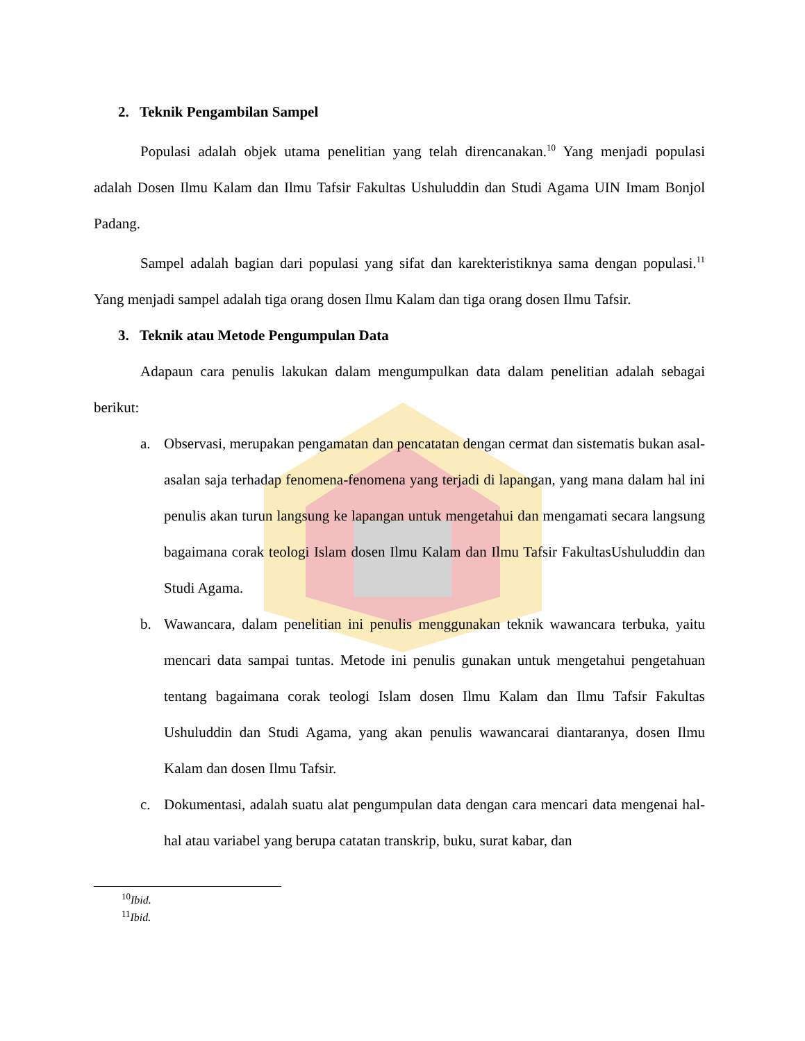2. Teknik Pengambilan Sampel
Populasi adalah objek utama penelitian yang telah direncanakan.<sup>10</sup> Yang menjadi populasi adalah Dosen Ilmu Kalam dan Ilmu Tafsir Fakultas Ushuluddin dan Studi Agama UIN Imam Bonjol Padang.
Sampel adalah bagian dari populasi yang sifat dan karekteristiknya sama dengan populasi.<sup>11</sup> Yang menjadi sampel adalah tiga orang dosen Ilmu Kalam dan tiga orang dosen Ilmu Tafsir.
3. Teknik atau Metode Pengumpulan Data
Adapaun cara penulis lakukan dalam mengumpulkan data dalam penelitian adalah sebagai berikut:
a. Observasi, merupakan pengamatan dan pencatatan dengan cermat dan sistematis bukan asal-asalan saja terhadap fenomena-fenomena yang terjadi di lapangan, yang mana dalam hal ini penulis akan turun langsung ke lapangan untuk mengetahui dan mengamati secara langsung bagaimana corak teologi Islam dosen Ilmu Kalam dan Ilmu Tafsir FakultasUshuluddin dan Studi Agama.
b. Wawancara, dalam penelitian ini penulis menggunakan teknik wawancara terbuka, yaitu mencari data sampai tuntas. Metode ini penulis gunakan untuk mengetahui pengetahuan tentang bagaimana corak teologi Islam dosen Ilmu Kalam dan Ilmu Tafsir Fakultas Ushuluddin dan Studi Agama, yang akan penulis wawancarai diantaranya, dosen Ilmu Kalam dan dosen Ilmu Tafsir.
c. Dokumentasi, adalah suatu alat pengumpulan data dengan cara mencari data mengenai hal-hal atau variabel yang berupa catatan transkrip, buku, surat kabar, dan
<sup>10</sup> Ibid.
<sup>11</sup> Ibid.